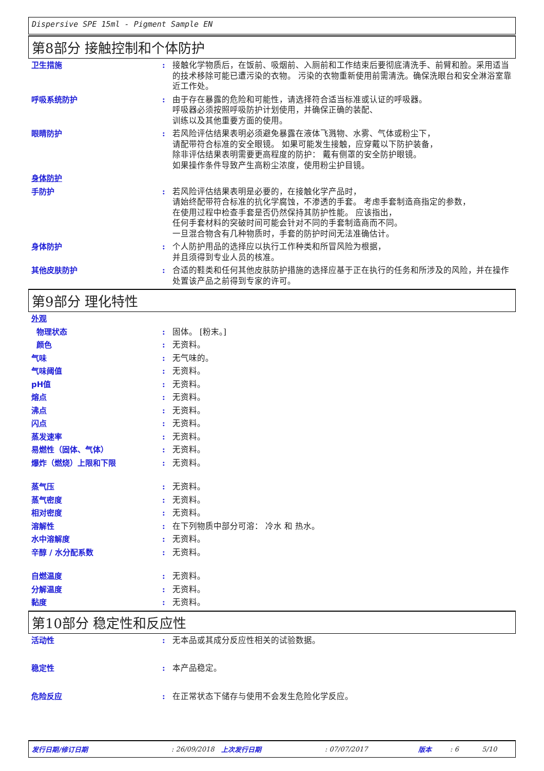Dispersive SPE 15ml - Pigment Sample EN
第8部分 接触控制和个体防护
卫生措施 : 接触化学物质后，在饭前、吸烟前、入厕前和工作结束后要彻底清洗手、前臂和脸。采用适当的技术移除可能已遭污染的衣物。 污染的衣物重新使用前需清洗。确保洗眼台和安全淋浴室靠近工作处。
呼吸系统防护 : 由于存在暴露的危险和可能性，请选择符合适当标准或认证的呼吸器。
呼吸器必须按照呼吸防护计划使用，并确保正确的装配、
训练以及其他重要方面的使用。
眼睛防护 : 若风险评估结果表明必须避免暴露在液体飞溅物、水雾、气体或粉尘下，
请配带符合标准的安全眼镜。 如果可能发生接触，应穿戴以下防护装备，
除非评估结果表明需要更高程度的防护： 戴有侧罩的安全防护眼镜。
如果操作条件导致产生高粉尘浓度，使用粉尘护目镜。
身体防护
手防护 : 若风险评估结果表明是必要的，在接触化学产品时，
请始终配带符合标准的抗化学腐蚀，不渗透的手套。 考虑手套制造商指定的参数，
在使用过程中检查手套是否仍然保持其防护性能。 应该指出，
任何手套材料的突破时间可能会针对不同的手套制造商而不同。
一旦混合物含有几种物质时，手套的防护时间无法准确估计。
身体防护 : 个人防护用品的选择应以执行工作种类和所冒风险为根据，
并且须得到专业人员的核准。
其他皮肤防护 : 合适的鞋类和任何其他皮肤防护措施的选择应基于正在执行的任务和所涉及的风险，并在操作处置该产品之前得到专家的许可。
第9部分 理化特性
外观
物理状态 : 固体。 [粉末。]
颜色 : 无资料。
气味 : 无气味的。
气味阈值 : 无资料。
pH值 : 无资料。
熔点 : 无资料。
沸点 : 无资料。
闪点 : 无资料。
蒸发速率 : 无资料。
易燃性（固体、气体） : 无资料。
爆炸（燃烧）上限和下限 : 无资料。
蒸气压 : 无资料。
蒸气密度 : 无资料。
相对密度 : 无资料。
溶解性 : 在下列物质中部分可溶： 冷水 和 热水。
水中溶解度 : 无资料。
辛醇 / 水分配系数 : 无资料。
自燃温度 : 无资料。
分解温度 : 无资料。
黏度 : 无资料。
第10部分 稳定性和反应性
活动性 : 无本品或其成分反应性相关的试验数据。
稳定性 : 本产品稳定。
危险反应 : 在正常状态下储存与使用不会发生危险化学反应。
发行日期/修订日期: 26/09/2018 上次发行日期: 07/07/2017 版本: 6 5/10